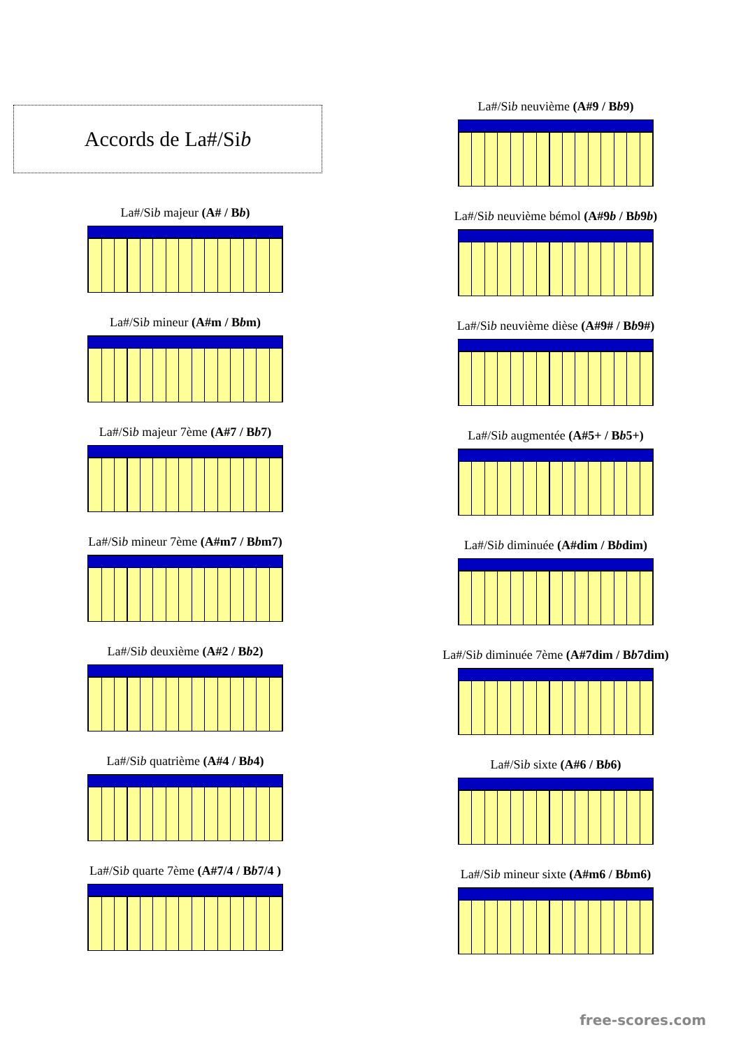Accords de La#/Si b
La#/Sib majeur (A# / Bb)
La#/Sib mineur (A#m / Bbm)
La#/Sib majeur 7ème (A#7 / Bb7)
La#/Sib mineur 7ème (A#m7 / Bbm7)
La#/Sib deuxième (A#2 / Bb2)
La#/Sib quatrième (A#4 / Bb4)
La#/Sib quarte 7ème (A#7/4 / Bb7/4 )
La#/Sib neuvième (A#9 / Bb9)
La#/Sib neuvième bémol (A#9b / Bb9b)
La#/Sib neuvième dièse (A#9# / Bb9#)
La#/Sib augmentée (A#5+ / Bb5+)
La#/Sib diminuée (A#dim / Bbdim)
La#/Sib diminuée 7ème (A#7dim / Bb7dim)
La#/Sib sixte (A#6 / Bb6)
La#/Sib mineur sixte (A#m6 / Bbm6)
free-scores.com